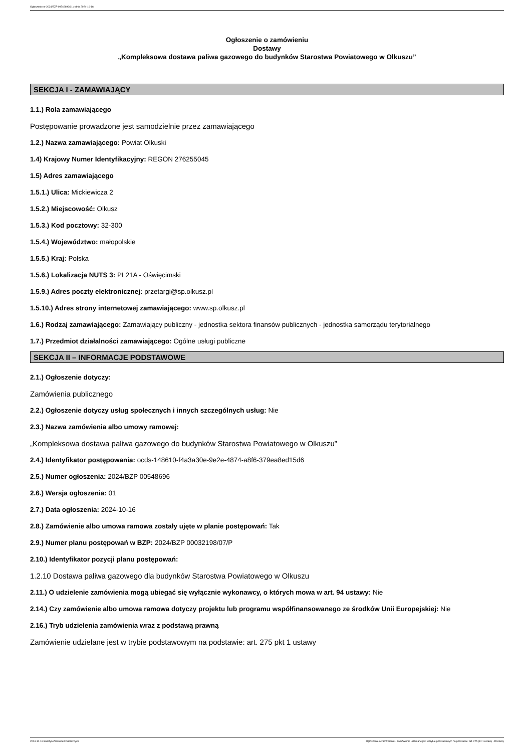Ogłoszenie nr 2024/BZP 00548696/01 z dnia 2024-10-16
Ogłoszenie o zamówieniu
Dostawy
„Kompleksowa dostawa paliwa gazowego do budynków Starostwa Powiatowego w Olkuszu”
SEKCJA I - ZAMAWIAJĄCY
1.1.) Rola zamawiającego
Postępowanie prowadzone jest samodzielnie przez zamawiającego
1.2.) Nazwa zamawiającego: Powiat Olkuski
1.4) Krajowy Numer Identyfikacyjny: REGON 276255045
1.5) Adres zamawiającego
1.5.1.) Ulica: Mickiewicza 2
1.5.2.) Miejscowość: Olkusz
1.5.3.) Kod pocztowy: 32-300
1.5.4.) Województwo: małopolskie
1.5.5.) Kraj: Polska
1.5.6.) Lokalizacja NUTS 3: PL21A - Oświęcimski
1.5.9.) Adres poczty elektronicznej: przetargi@sp.olkusz.pl
1.5.10.) Adres strony internetowej zamawiającego: www.sp.olkusz.pl
1.6.) Rodzaj zamawiającego: Zamawiający publiczny - jednostka sektora finansów publicznych - jednostka samorządu terytorialnego
1.7.) Przedmiot działalności zamawiającego: Ogólne usługi publiczne
SEKCJA II – INFORMACJE PODSTAWOWE
2.1.) Ogłoszenie dotyczy:
Zamówienia publicznego
2.2.) Ogłoszenie dotyczy usług społecznych i innych szczególnych usług: Nie
2.3.) Nazwa zamówienia albo umowy ramowej:
„Kompleksowa dostawa paliwa gazowego do budynków Starostwa Powiatowego w Olkuszu”
2.4.) Identyfikator postępowania: ocds-148610-f4a3a30e-9e2e-4874-a8f6-379ea8ed15d6
2.5.) Numer ogłoszenia: 2024/BZP 00548696
2.6.) Wersja ogłoszenia: 01
2.7.) Data ogłoszenia: 2024-10-16
2.8.) Zamówienie albo umowa ramowa zostały ujęte w planie postępowań: Tak
2.9.) Numer planu postępowań w BZP: 2024/BZP 00032198/07/P
2.10.) Identyfikator pozycji planu postępowań:
1.2.10 Dostawa paliwa gazowego dla budynków Starostwa Powiatowego w Olkuszu
2.11.) O udzielenie zamówienia mogą ubiegać się wyłącznie wykonawcy, o których mowa w art. 94 ustawy: Nie
2.14.) Czy zamówienie albo umowa ramowa dotyczy projektu lub programu współfinansowanego ze środków Unii Europejskiej: Nie
2.16.) Tryb udzielenia zamówienia wraz z podstawą prawną
Zamówienie udzielane jest w trybie podstawowym na podstawie: art. 275 pkt 1 ustawy
2024-10-16 Biuletyn Zamówień Publicznych Ogłoszenie o zamówieniu - Zamówienie udzielane jest w trybie podstawowym na podstawie: art. 275 pkt 1 ustawy - Dostawy